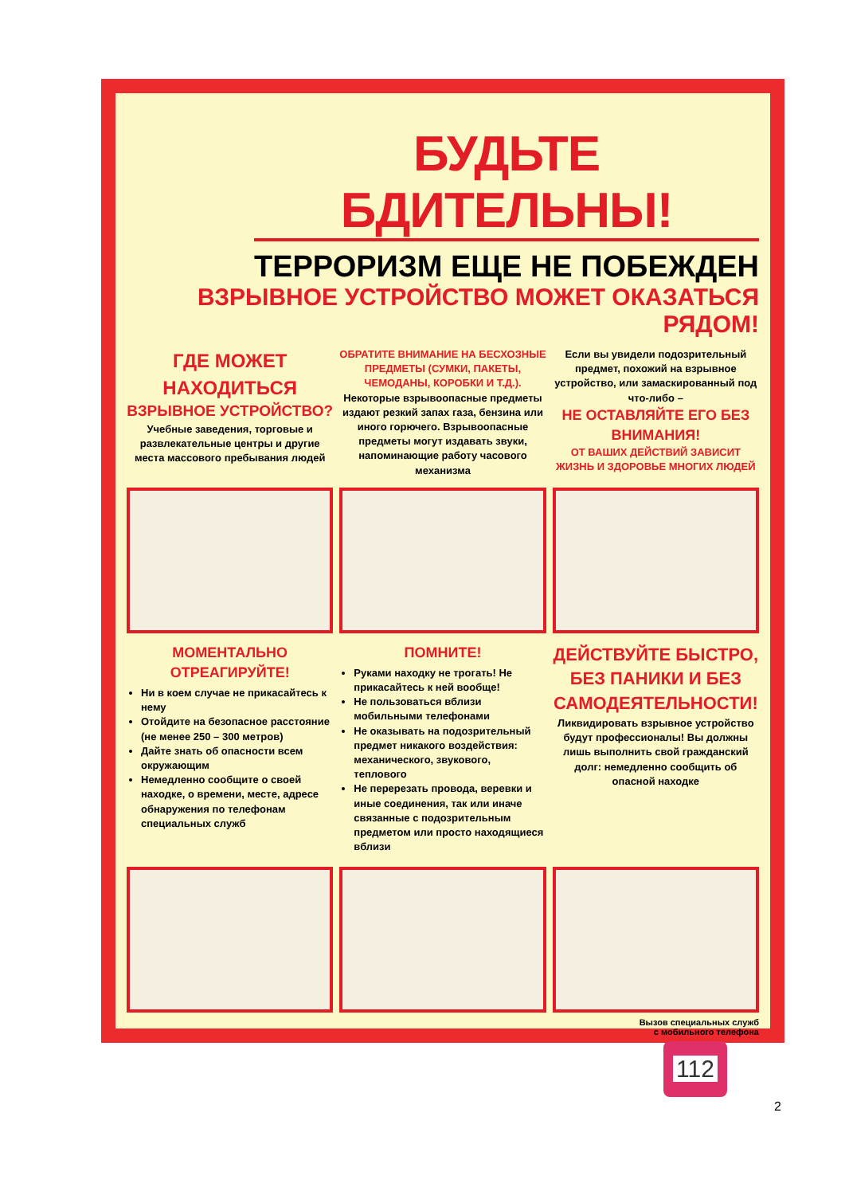БУДЬТЕ БДИТЕЛЬНЫ!
ТЕРРОРИЗМ ЕЩЕ НЕ ПОБЕЖДЕН
ВЗРЫВНОЕ УСТРОЙСТВО МОЖЕТ ОКАЗАТЬСЯ РЯДОМ!
ГДЕ МОЖЕТ НАХОДИТЬСЯ
ВЗРЫВНОЕ УСТРОЙСТВО?
Учебные заведения, торговые и развлекательные центры и другие места массового пребывания людей
ОБРАТИТЕ ВНИМАНИЕ НА БЕСХОЗНЫЕ ПРЕДМЕТЫ (СУМКИ, ПАКЕТЫ, ЧЕМОДАНЫ, КОРОБКИ И Т.Д.).
Некоторые взрывоопасные предметы издают резкий запах газа, бензина или иного горючего. Взрывоопасные предметы могут издавать звуки, напоминающие работу часового механизма
Если вы увидели подозрительный предмет, похожий на взрывное устройство, или замаскированный под что-либо –
НЕ ОСТАВЛЯЙТЕ ЕГО БЕЗ ВНИМАНИЯ!
ОТ ВАШИХ ДЕЙСТВИЙ ЗАВИСИТ ЖИЗНЬ И ЗДОРОВЬЕ МНОГИХ ЛЮДЕЙ
МОМЕНТАЛЬНО ОТРЕАГИРУЙТЕ!
Ни в коем случае не прикасайтесь к нему
Отойдите на безопасное расстояние (не менее 250 – 300 метров)
Дайте знать об опасности всем окружающим
Немедленно сообщите о своей находке, о времени, месте, адресе обнаружения по телефонам специальных служб
ПОМНИТЕ!
Руками находку не трогать! Не прикасайтесь к ней вообще!
Не пользоваться вблизи мобильными телефонами
Не оказывать на подозрительный предмет никакого воздействия: механического, звукового, теплового
Не перерезать провода, веревки и иные соединения, так или иначе связанные с подозрительным предметом или просто находящиеся вблизи
ДЕЙСТВУЙТЕ БЫСТРО, БЕЗ ПАНИКИ И БЕЗ САМОДЕЯТЕЛЬНОСТИ!
Ликвидировать взрывное устройство будут профессионалы! Вы должны лишь выполнить свой гражданский долг: немедленно сообщить об опасной находке
Вызов специальных служб
с мобильного телефона
112
2